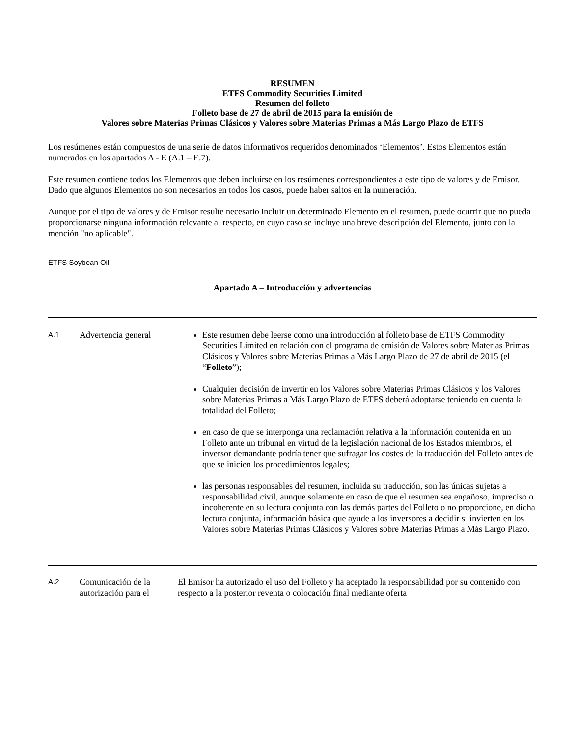RESUMEN
ETFS Commodity Securities Limited
Resumen del folleto
Folleto base de 27 de abril de 2015 para la emisión de
Valores sobre Materias Primas Clásicos y Valores sobre Materias Primas a Más Largo Plazo de ETFS
Los resúmenes están compuestos de una serie de datos informativos requeridos denominados ‘Elementos’. Estos Elementos están numerados en los apartados A - E (A.1 – E.7).
Este resumen contiene todos los Elementos que deben incluirse en los resúmenes correspondientes a este tipo de valores y de Emisor. Dado que algunos Elementos no son necesarios en todos los casos, puede haber saltos en la numeración.
Aunque por el tipo de valores y de Emisor resulte necesario incluir un determinado Elemento en el resumen, puede ocurrir que no pueda proporcionarse ninguna información relevante al respecto, en cuyo caso se incluye una breve descripción del Elemento, junto con la mención "no aplicable".
ETFS Soybean Oil
Apartado A – Introducción y advertencias
| A.1 | Advertencia general | Este resumen debe leerse como una introducción al folleto base de ETFS Commodity Securities Limited en relación con el programa de emisión de Valores sobre Materias Primas Clásicos y Valores sobre Materias Primas a Más Largo Plazo de 27 de abril de 2015 (el “ Folleto ”); Cualquier decisión de invertir en los Valores sobre Materias Primas Clásicos y los Valores sobre Materias Primas a Más Largo Plazo de ETFS deberá adoptarse teniendo en cuenta la totalidad del Folleto; en caso de que se interponga una reclamación relativa a la información contenida en un Folleto ante un tribunal en virtud de la legislación nacional de los Estados miembros, el inversor demandante podría tener que sufragar los costes de la traducción del Folleto antes de que se inicien los procedimientos legales; las personas responsables del resumen, incluida su traducción, son las únicas sujetas a responsabilidad civil, aunque solamente en caso de que el resumen sea engañoso, impreciso o incoherente en su lectura conjunta con las demás partes del Folleto o no proporcione, en dicha lectura conjunta, información básica que ayude a los inversores a decidir si invierten en los Valores sobre Materias Primas Clásicos y Valores sobre Materias Primas a Más Largo Plazo. |
| A.2 | Comunicación de la autorización para el | El Emisor ha autorizado el uso del Folleto y ha aceptado la responsabilidad por su contenido con respecto a la posterior reventa o colocación final mediante oferta |